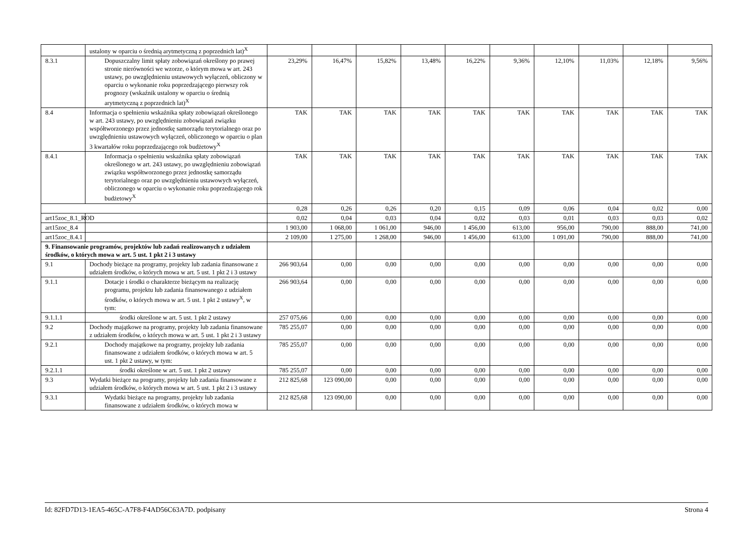| | ustalony w oparciu o średnią arytmetyczną z poprzednich lat)<sup>X</sup> | | | | | | | | | | |
| 8.3.1 | Dopuszczalny limit spłaty zobowiązań określony po prawej stronie nierówności we wzorze, o którym mowa w art. 243 ustawy, po uwzględnieniu ustawowych wyłączeń, obliczony w oparciu o wykonanie roku poprzedzającego pierwszy rok prognozy (wskaźnik ustalony w oparciu o średnią arytmetyczną z poprzednich lat)<sup>X</sup> | 23,29% | 16,47% | 15,82% | 13,48% | 16,22% | 9,36% | 12,10% | 11,03% | 12,18% | 9,56% |
| 8.4 | Informacja o spełnieniu wskaźnika spłaty zobowiązań określonego w art. 243 ustawy, po uwzględnieniu zobowiązań związku współtworzonego przez jednostkę samorządu terytorialnego oraz po uwzględnieniu ustawowych wyłączeń, obliczonego w oparciu o plan 3 kwartałów roku poprzedzającego rok budżetowy<sup>X</sup> | TAK | TAK | TAK | TAK | TAK | TAK | TAK | TAK | TAK | TAK |
| 8.4.1 | Informacja o spełnieniu wskaźnika spłaty zobowiązań określonego w art. 243 ustawy, po uwzględnieniu zobowiązań związku współtworzonego przez jednostkę samorządu terytorialnego oraz po uwzględnieniu ustawowych wyłączeń, obliczonego w oparciu o wykonanie roku poprzedzającego rok budżetowy<sup>X</sup> | TAK | TAK | TAK | TAK | TAK | TAK | TAK | TAK | TAK | TAK |
| | | 0,28 | 0,26 | 0,26 | 0,20 | 0,15 | 0,09 | 0,06 | 0,04 | 0,02 | 0,00 |
| art15zoc_8.1_ROD | | 0,02 | 0,04 | 0,03 | 0,04 | 0,02 | 0,03 | 0,01 | 0,03 | 0,03 | 0,02 |
| art15zoc_8.4 | | 1 903,00 | 1 068,00 | 1 061,00 | 946,00 | 1 456,00 | 613,00 | 956,00 | 790,00 | 888,00 | 741,00 |
| art15zoc_8.4.1 | | 2 109,00 | 1 275,00 | 1 268,00 | 946,00 | 1 456,00 | 613,00 | 1 091,00 | 790,00 | 888,00 | 741,00 |
| 9. Finansowanie programów, projektów lub zadań realizowanych z udziałem środków, o których mowa w art. 5 ust. 1 pkt 2 i 3 ustawy | | | | | | | | | | | |
| 9.1 | Dochody bieżące na programy, projekty lub zadania finansowane z udziałem środków, o których mowa w art. 5 ust. 1 pkt 2 i 3 ustawy | 266 903,64 | 0,00 | 0,00 | 0,00 | 0,00 | 0,00 | 0,00 | 0,00 | 0,00 | 0,00 |
| 9.1.1 | Dotacje i środki o charakterze bieżącym na realizację programu, projektu lub zadania finansowanego z udziałem środków, o których mowa w art. 5 ust. 1 pkt 2 ustawy<sup>X</sup>, w tym: | 266 903,64 | 0,00 | 0,00 | 0,00 | 0,00 | 0,00 | 0,00 | 0,00 | 0,00 | 0,00 |
| 9.1.1.1 | środki określone w art. 5 ust. 1 pkt 2 ustawy | 257 075,66 | 0,00 | 0,00 | 0,00 | 0,00 | 0,00 | 0,00 | 0,00 | 0,00 | 0,00 |
| 9.2 | Dochody majątkowe na programy, projekty lub zadania finansowane z udziałem środków, o których mowa w art. 5 ust. 1 pkt 2 i 3 ustawy | 785 255,07 | 0,00 | 0,00 | 0,00 | 0,00 | 0,00 | 0,00 | 0,00 | 0,00 | 0,00 |
| 9.2.1 | Dochody majątkowe na programy, projekty lub zadania finansowane z udziałem środków, o których mowa w art. 5 ust. 1 pkt 2 ustawy, w tym: | 785 255,07 | 0,00 | 0,00 | 0,00 | 0,00 | 0,00 | 0,00 | 0,00 | 0,00 | 0,00 |
| 9.2.1.1 | środki określone w art. 5 ust. 1 pkt 2 ustawy | 785 255,07 | 0,00 | 0,00 | 0,00 | 0,00 | 0,00 | 0,00 | 0,00 | 0,00 | 0,00 |
| 9.3 | Wydatki bieżące na programy, projekty lub zadania finansowane z udziałem środków, o których mowa w art. 5 ust. 1 pkt 2 i 3 ustawy | 212 825,68 | 123 090,00 | 0,00 | 0,00 | 0,00 | 0,00 | 0,00 | 0,00 | 0,00 | 0,00 |
| 9.3.1 | Wydatki bieżące na programy, projekty lub zadania finansowane z udziałem środków, o których mowa w | 212 825,68 | 123 090,00 | 0,00 | 0,00 | 0,00 | 0,00 | 0,00 | 0,00 | 0,00 | 0,00 |
Id: 82FD7D13-1EA5-465C-A7F8-F4AD56C63A7D. podpisany Strona 4